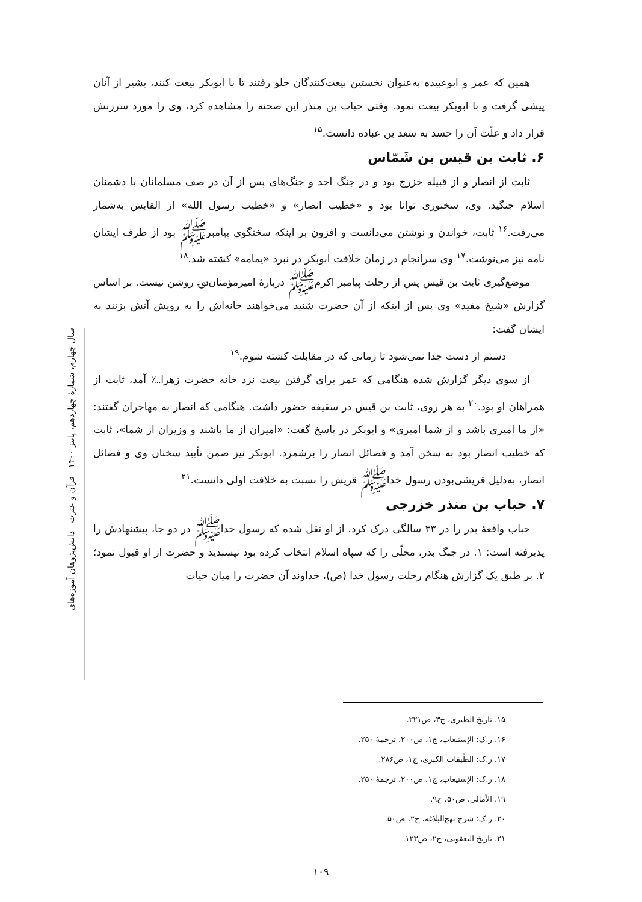سال چهارم، شمارهٔ چهاردهم، پاییز ۱۴۰۰ قرآن و عترت دانش‌پژوهان آموزه‌های
همین که عمر و ابوعبیده به‌عنوان نخستین بیعت‌کنندگان جلو رفتند تا با ابوبکر بیعت کنند، بشیر از آنان پیشی گرفت و با ابوبکر بیعت نمود. وقتی حباب بن منذر این صحنه را مشاهده کرد، وی را مورد سرزنش قرار داد و علّت آن را حسد به سعد بن عباده دانست.<sup>۱۵</sup>
۶. ثابت بن قیس بن شَمّاس
ثابت از انصار و از قبیله خزرج بود و در جنگ احد و جنگ‌های پس از آن در صف مسلمانان با دشمنان اسلام جنگید. وی، سخنوری توانا بود و «خطیب انصار» و «خطیب رسول الله» از القابش به‌شمار می‌رفت.<sup>۱۶</sup> ثابت، خواندن و نوشتن می‌دانست و افزون بر اینکه سخنگوی پیامبرﷺ بود از طرف ایشان نامه نیز می‌نوشت.<sup>۱۷</sup> وی سرانجام در زمان خلافت ابوبکر در نبرد «یمامه» کشته شد.<sup>۱۸</sup>
موضع‌گیری ثابت بن قیس پس از رحلت پیامبر اکرمﷺ دربارهٔ امیرمؤمنان؈ روشن نیست. بر اساس گزارش «شیخ مفید» وی پس از اینکه از آن حضرت شنید می‌خواهند خانه‌اش را به رویش آتش بزنند به ایشان گفت:
دستم از دست جدا نمی‌شود تا زمانی که در مقابلت کشته شوم.<sup>۱۹</sup>
از سوی دیگر گزارش شده هنگامی که عمر برای گرفتن بیعت نزد خانه حضرت زهرا؊ آمد، ثابت از همراهان او بود.<sup>۲۰</sup> به هر روی، ثابت بن قیس در سقیفه حضور داشت. هنگامی که انصار به مهاجران گفتند: «از ما امیری باشد و از شما امیری» و ابوبکر در پاسخ گفت: «امیران از ما باشند و وزیران از شما»، ثابت که خطیب انصار بود به سخن آمد و فضائل انصار را برشمرد. ابوبکر نیز ضمن تأیید سخنان وی و فضائل انصار، به‌دلیل قریشی‌بودن رسول خداﷺ قریش را نسبت به خلافت اولی دانست.<sup>۲۱</sup>
۷. حباب بن منذر خزرجی
حباب واقعهٔ بدر را در ۳۳ سالگی درک کرد. از او نقل شده که رسول خداﷺ در دو جا، پیشنهادش را پذیرفته است: ۱. در جنگ بدر، محلّی را که سپاه اسلام انتخاب کرده بود نپسندید و حضرت از او قبول نمود؛ ۲. بر طبق یک گزارش هنگام رحلت رسول خدا (ص)، خداوند آن حضرت را میان حیات
۱۵. تاریخ الطبری، ج۳، ص۲۲۱.
۱۶. ر.ک: الإستیعاب، ج۱، ص۲۰۰، ترجمهٔ ۲۵۰.
۱۷. ر.ک: الطّبقات الکبری، ج۱، ص۲۸۶.
۱۸. ر.ک: الإستیعاب، ج۱، ص۲۰۰، ترجمهٔ ۲۵۰.
۱۹. الأمالی، ص۵۰، ح۹.
۲۰. ر.ک: شرح نهج‌البلاغه، ج۲، ص۵۰.
۲۱. تاریخ الیعقوبی، ج۲، ص۱۲۳.
۱۰۹